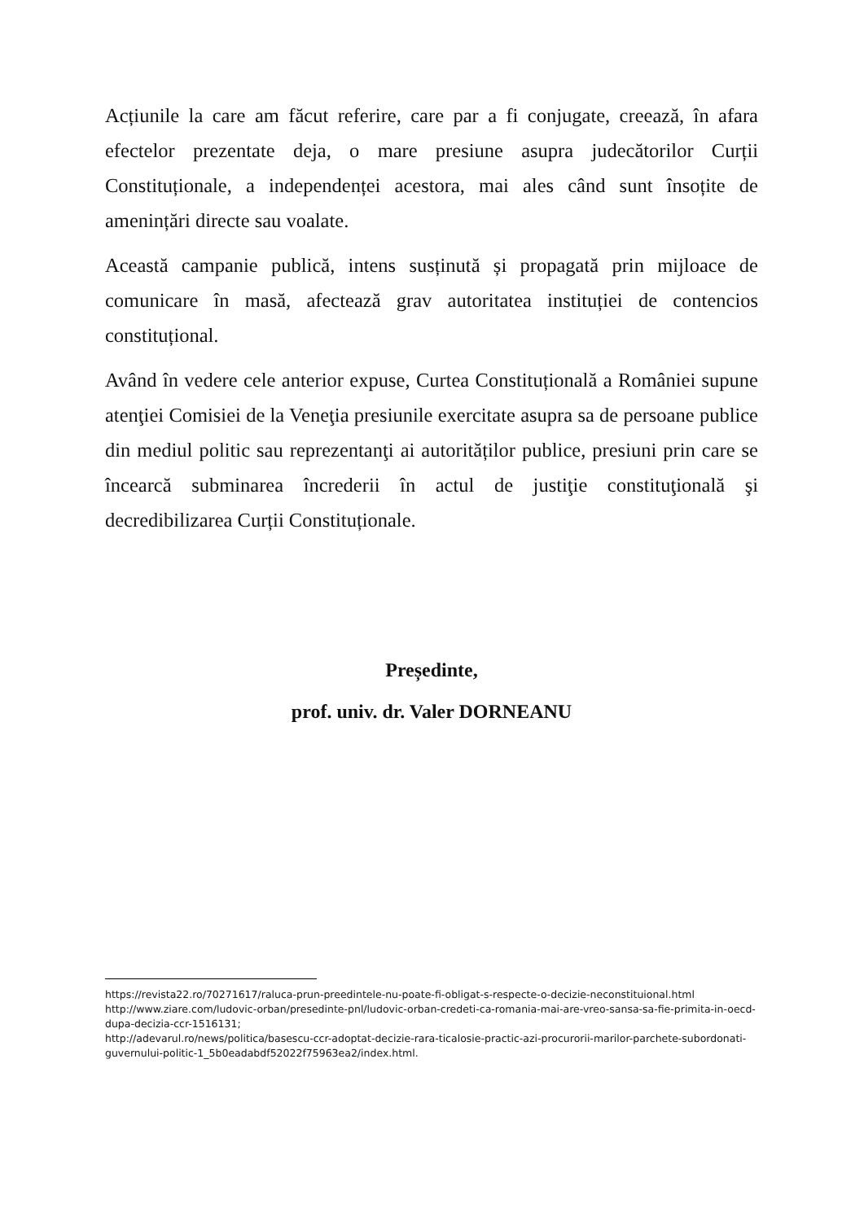Acțiunile la care am făcut referire, care par a fi conjugate, creează, în afara efectelor prezentate deja, o mare presiune asupra judecătorilor Curții Constituționale, a independenței acestora, mai ales când sunt însoțite de amenințări directe sau voalate.
Această campanie publică, intens susținută și propagată prin mijloace de comunicare în masă, afectează grav autoritatea instituției de contencios constituțional.
Având în vedere cele anterior expuse, Curtea Constituțională a României supune atenţiei Comisiei de la Veneţia presiunile exercitate asupra sa de persoane publice din mediul politic sau reprezentanţi ai autorităților publice, presiuni prin care se încearcă subminarea încrederii în actul de justiţie constituţională şi decredibilizarea Curții Constituționale.
Președinte,
prof. univ. dr. Valer DORNEANU
https://revista22.ro/70271617/raluca-prun-preedintele-nu-poate-fi-obligat-s-respecte-o-decizie-neconstituional.html
http://www.ziare.com/ludovic-orban/presedinte-pnl/ludovic-orban-credeti-ca-romania-mai-are-vreo-sansa-sa-fie-primita-in-oecd-dupa-decizia-ccr-1516131;
http://adevarul.ro/news/politica/basescu-ccr-adoptat-decizie-rara-ticalosie-practic-azi-procurorii-marilor-parchete-subordonati-guvernului-politic-1_5b0eadabdf52022f75963ea2/index.html.